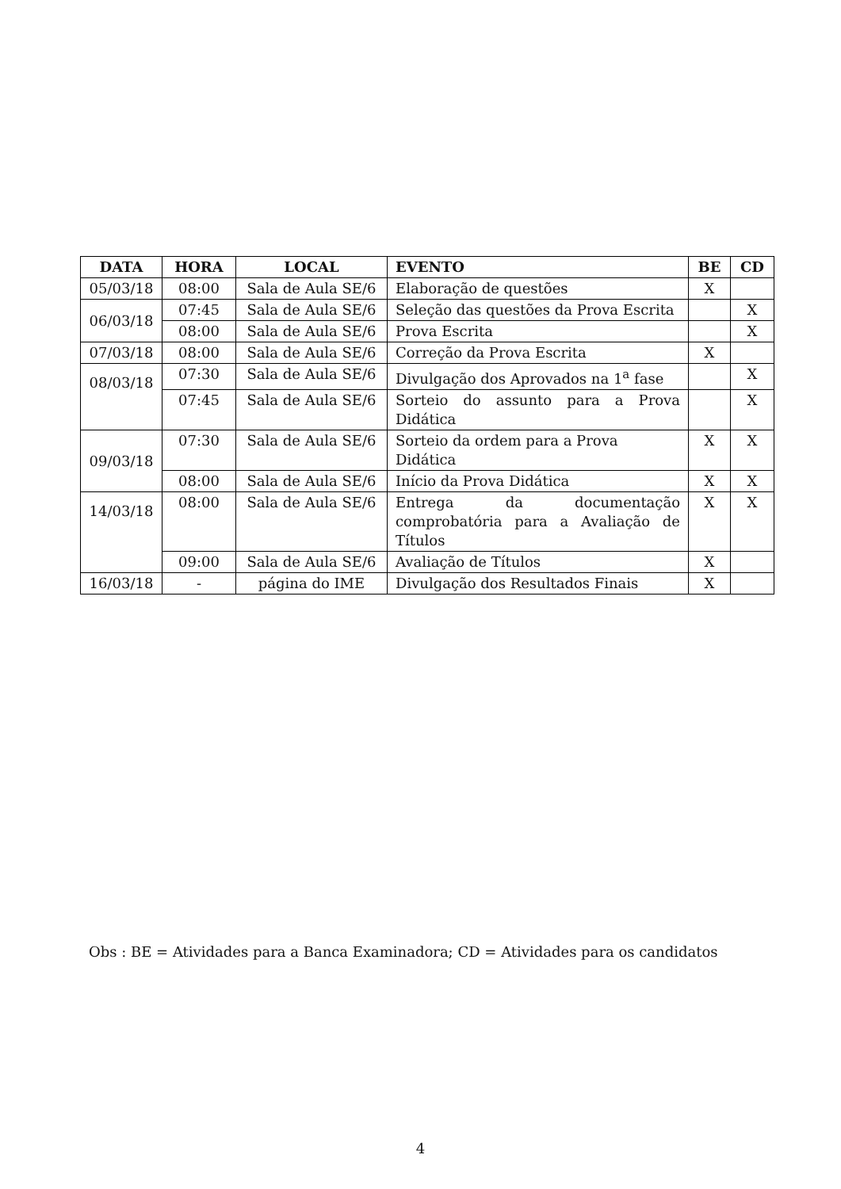| DATA | HORA | LOCAL | EVENTO | BE | CD |
| --- | --- | --- | --- | --- | --- |
| 05/03/18 | 08:00 | Sala de Aula SE/6 | Elaboração de questões | X | |
| 06/03/18 | 07:45 | Sala de Aula SE/6 | Seleção das questões da Prova Escrita | | X |
| | 08:00 | Sala de Aula SE/6 | Prova Escrita | | X |
| 07/03/18 | 08:00 | Sala de Aula SE/6 | Correção da Prova Escrita | X | |
| 08/03/18 | 07:30 | Sala de Aula SE/6 | Divulgação dos Aprovados na 1<sup>a</sup> fase | | X |
| | 07:45 | Sala de Aula SE/6 | Sorteio do assunto para a Prova Didática | | X |
| 09/03/18 | 07:30 | Sala de Aula SE/6 | Sorteio da ordem para a Prova Didática | X | X |
| | 08:00 | Sala de Aula SE/6 | Início da Prova Didática | X | X |
| 14/03/18 | 08:00 | Sala de Aula SE/6 | Entrega da documentação comprobatória para a Avaliação de Títulos | X | X |
| | 09:00 | Sala de Aula SE/6 | Avaliação de Títulos | X | |
| 16/03/18 | - | página do IME | Divulgação dos Resultados Finais | X | |
Obs : BE = Atividades para a Banca Examinadora; CD = Atividades para os candidatos
4